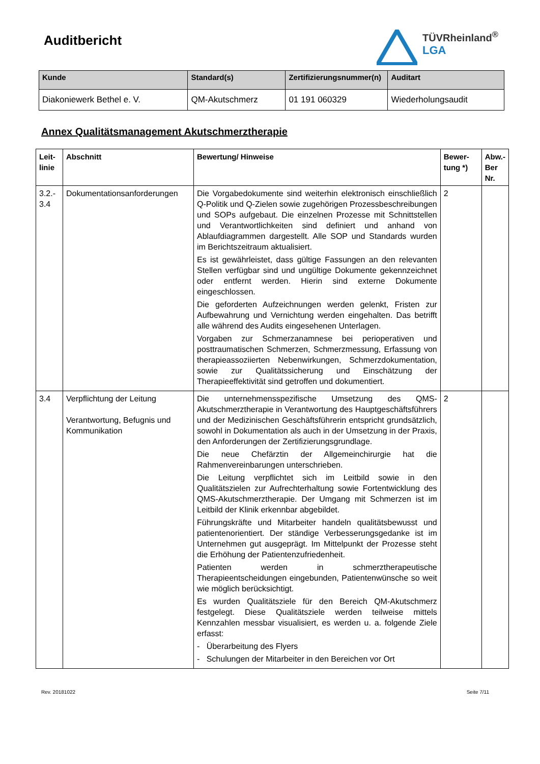Auditbericht
TÜVRheinland<sup>®</sup>
LGA
| Kunde | Standard(s) | Zertifizierungsnummer(n) | Auditart |
| --- | --- | --- | --- |
| Diakoniewerk Bethel e. V. | QM-Akutschmerz | 01 191 060329 | Wiederholungsaudit |
Annex Qualitätsmanagement Akutschmerztherapie
| Leit- linie | Abschnitt | Bewertung/ Hinweise | Bewer- tung *) | Abw.- Ber Nr. |
| --- | --- | --- | --- | --- |
| 3.2.- 3.4 | Dokumentationsanforderungen | Die Vorgabedokumente sind weiterhin elektronisch einschließlich Q-Politik und Q-Zielen sowie zugehörigen Prozessbeschreibungen und SOPs aufgebaut. Die einzelnen Prozesse mit Schnittstellen und Verantwortlichkeiten sind definiert und anhand von Ablaufdiagrammen dargestellt. Alle SOP und Standards wurden im Berichtszeitraum aktualisiert. Es ist gewährleistet, dass gültige Fassungen an den relevanten Stellen verfügbar sind und ungültige Dokumente gekennzeichnet oder entfernt werden. Hierin sind externe Dokumente eingeschlossen. Die geforderten Aufzeichnungen werden gelenkt, Fristen zur Aufbewahrung und Vernichtung werden eingehalten. Das betrifft alle während des Audits eingesehenen Unterlagen. Vorgaben zur Schmerzanamnese bei perioperativen und posttraumatischen Schmerzen, Schmerzmessung, Erfassung von therapieassoziierten Nebenwirkungen, Schmerzdokumentation, sowie zur Qualitätssicherung und Einschätzung der Therapieeffektivität sind getroffen und dokumentiert. | 2 | |
| 3.4 | Verpflichtung der Leitung Verantwortung, Befugnis und Kommunikation | Die unternehmensspezifische Umsetzung des QMS-Akutschmerztherapie in Verantwortung des Hauptgeschäftsführers und der Medizinischen Geschäftsführerin entspricht grundsätzlich, sowohl in Dokumentation als auch in der Umsetzung in der Praxis, den Anforderungen der Zertifizierungsgrundlage. Die neue Chefärztin der Allgemeinchirurgie hat die Rahmenvereinbarungen unterschrieben. Die Leitung verpflichtet sich im Leitbild sowie in den Qualitätszielen zur Aufrechterhaltung sowie Fortentwicklung des QMS-Akutschmerztherapie. Der Umgang mit Schmerzen ist im Leitbild der Klinik erkennbar abgebildet. Führungskräfte und Mitarbeiter handeln qualitätsbewusst und patientenorientiert. Der ständige Verbesserungsgedanke ist im Unternehmen gut ausgeprägt. Im Mittelpunkt der Prozesse steht die Erhöhung der Patientenzufriedenheit. Patienten werden in schmerztherapeutische Therapieentscheidungen eingebunden, Patientenwünsche so weit wie möglich berücksichtigt. Es wurden Qualitätsziele für den Bereich QM-Akutschmerz festgelegt. Diese Qualitätsziele werden teilweise mittels Kennzahlen messbar visualisiert, es werden u. a. folgende Ziele erfasst: - Überarbeitung des Flyers - Schulungen der Mitarbeiter in den Bereichen vor Ort | 2 | |
Rev. 20181022 Seite 7/11